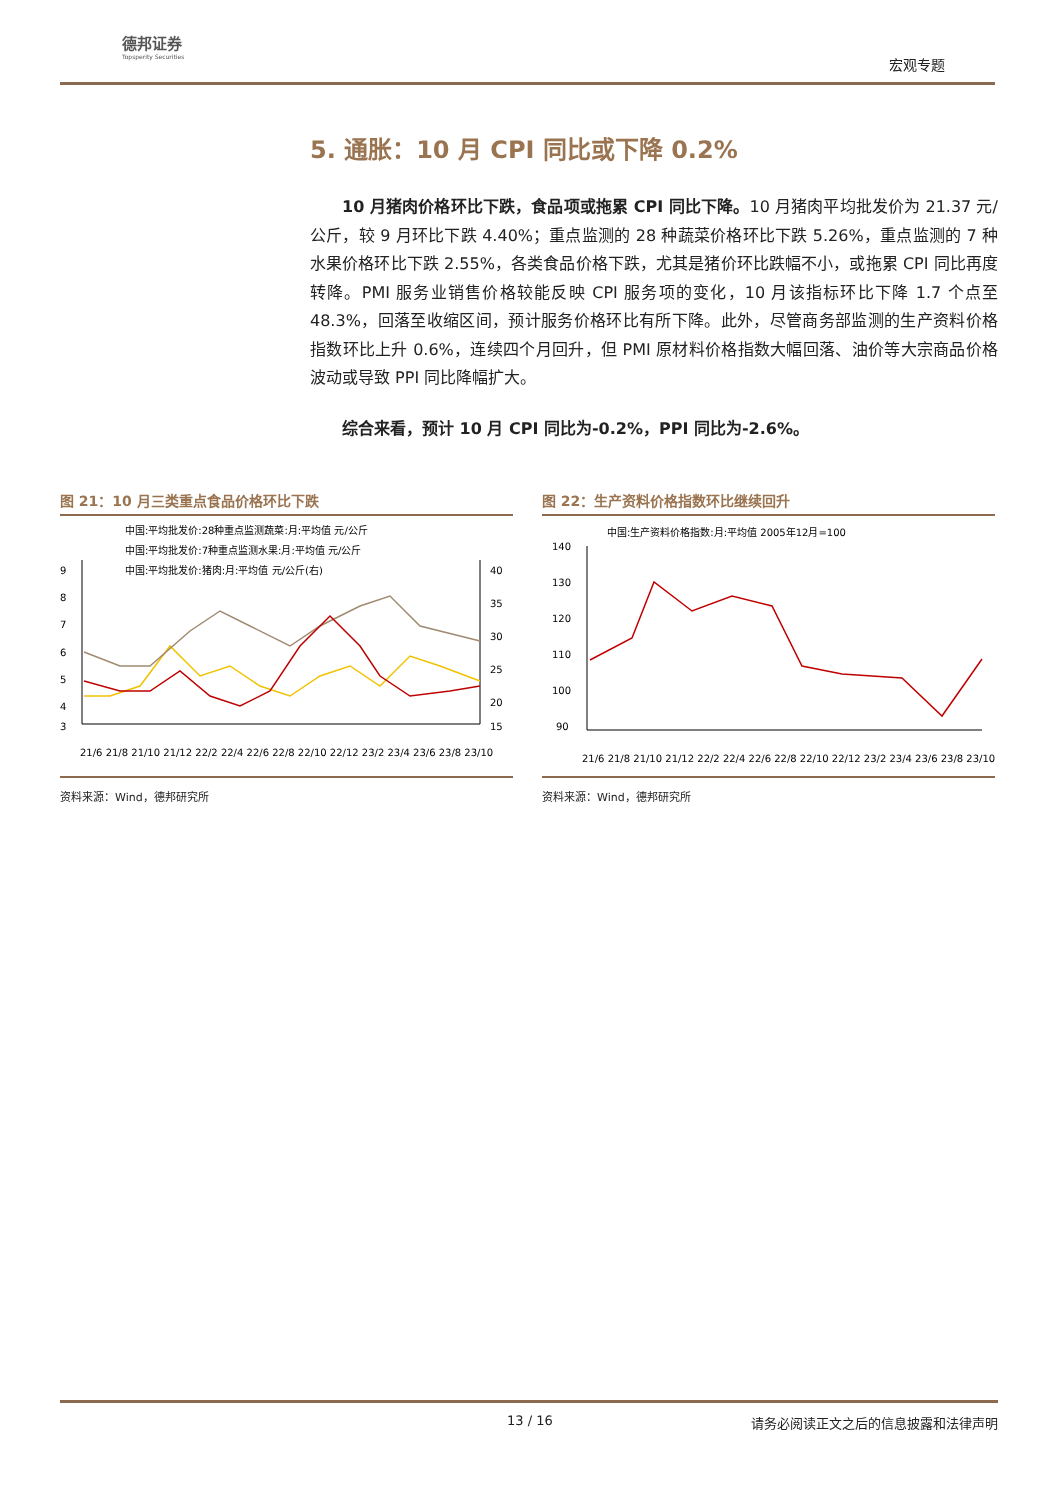德邦证券
Topsperity Securities
宏观专题
5. 通胀：10 月 CPI 同比或下降 0.2%
10 月猪肉价格环比下跌，食品项或拖累 CPI 同比下降。10 月猪肉平均批发价为 21.37 元/公斤，较 9 月环比下跌 4.40%；重点监测的 28 种蔬菜价格环比下跌 5.26%，重点监测的 7 种水果价格环比下跌 2.55%，各类食品价格下跌，尤其是猪价环比跌幅不小，或拖累 CPI 同比再度转降。PMI 服务业销售价格较能反映 CPI 服务项的变化，10 月该指标环比下降 1.7 个点至 48.3%，回落至收缩区间，预计服务价格环比有所下降。此外，尽管商务部监测的生产资料价格指数环比上升 0.6%，连续四个月回升，但 PMI 原材料价格指数大幅回落、油价等大宗商品价格波动或导致 PPI 同比降幅扩大。
综合来看，预计 10 月 CPI 同比为-0.2%，PPI 同比为-2.6%。
图 21：10 月三类重点食品价格环比下跌
中国:平均批发价:28种重点监测蔬菜:月:平均值 元/公斤
中国:平均批发价:7种重点监测水果:月:平均值 元/公斤
中国:平均批发价:猪肉:月:平均值 元/公斤(右)
9
8
7
6
5
4
3
40
35
30
25
20
15
21/6 21/8 21/10 21/12 22/2 22/4 22/6 22/8 22/10 22/12 23/2 23/4 23/6 23/8 23/10
资料来源：Wind，德邦研究所
图 22：生产资料价格指数环比继续回升
中国:生产资料价格指数:月:平均值 2005年12月=100
140
130
120
110
100
90
21/6 21/8 21/10 21/12 22/2 22/4 22/6 22/8 22/10 22/12 23/2 23/4 23/6 23/8 23/10
资料来源：Wind，德邦研究所
13 / 16 请务必阅读正文之后的信息披露和法律声明